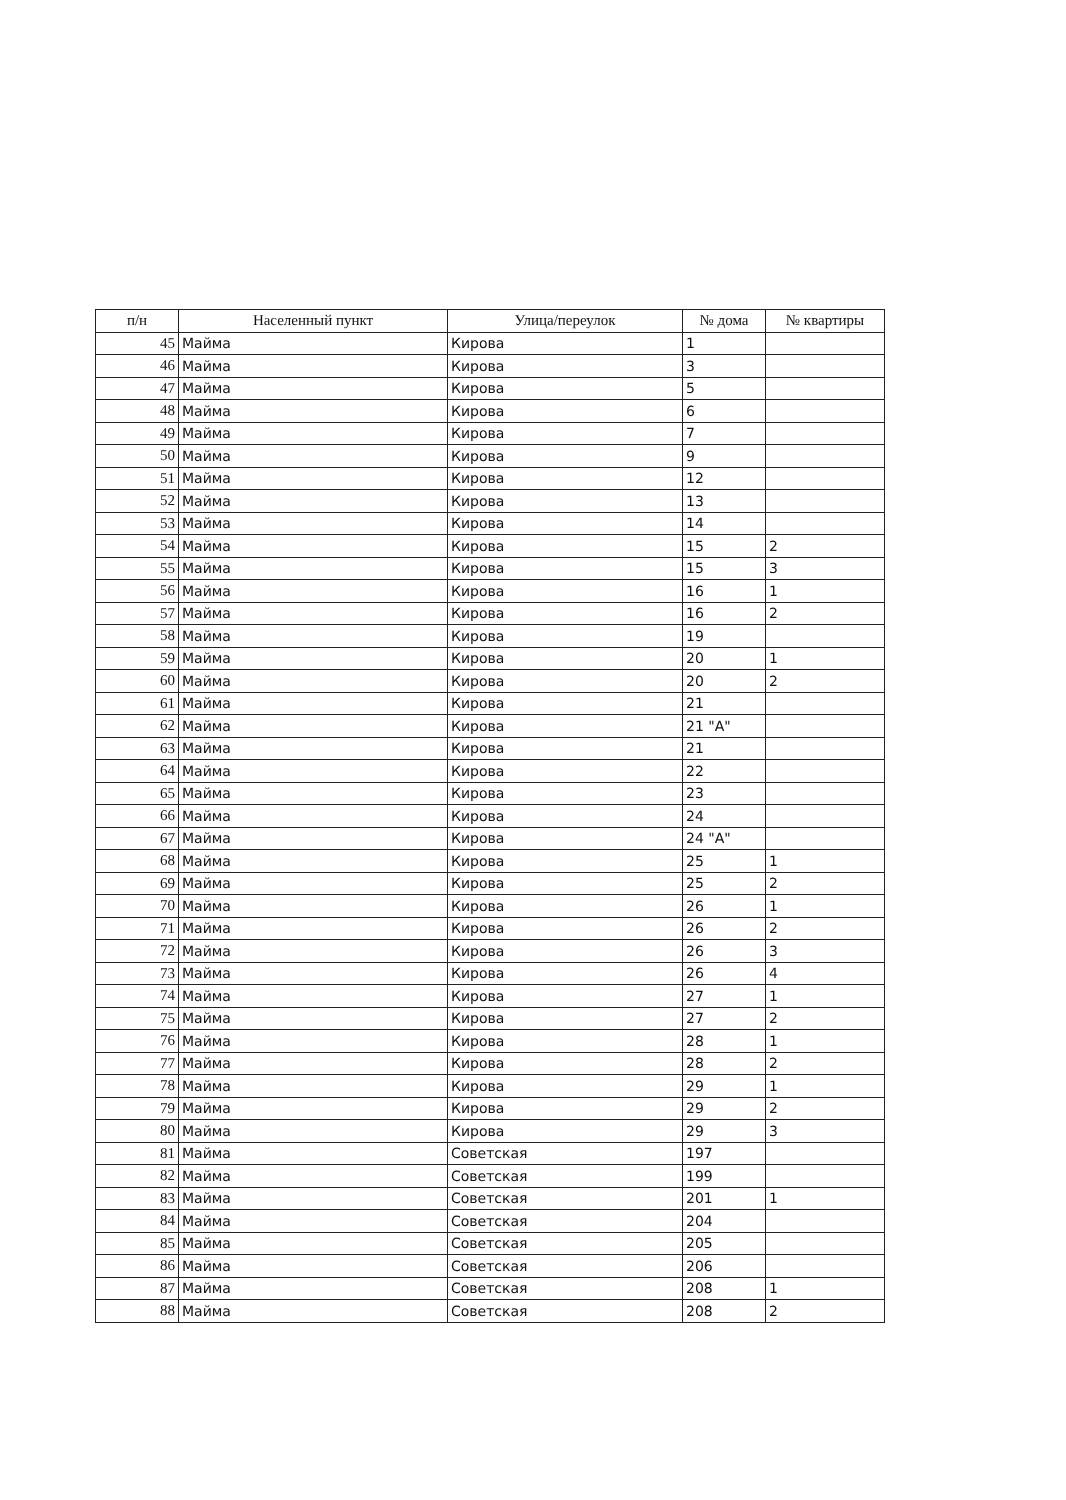| п/н | Населенный пункт | Улица/переулок | № дома | № квартиры |
| --- | --- | --- | --- | --- |
| 45 | Майма | Кирова | 1 | |
| 46 | Майма | Кирова | 3 | |
| 47 | Майма | Кирова | 5 | |
| 48 | Майма | Кирова | 6 | |
| 49 | Майма | Кирова | 7 | |
| 50 | Майма | Кирова | 9 | |
| 51 | Майма | Кирова | 12 | |
| 52 | Майма | Кирова | 13 | |
| 53 | Майма | Кирова | 14 | |
| 54 | Майма | Кирова | 15 | 2 |
| 55 | Майма | Кирова | 15 | 3 |
| 56 | Майма | Кирова | 16 | 1 |
| 57 | Майма | Кирова | 16 | 2 |
| 58 | Майма | Кирова | 19 | |
| 59 | Майма | Кирова | 20 | 1 |
| 60 | Майма | Кирова | 20 | 2 |
| 61 | Майма | Кирова | 21 | |
| 62 | Майма | Кирова | 21 "А" | |
| 63 | Майма | Кирова | 21 | |
| 64 | Майма | Кирова | 22 | |
| 65 | Майма | Кирова | 23 | |
| 66 | Майма | Кирова | 24 | |
| 67 | Майма | Кирова | 24 "А" | |
| 68 | Майма | Кирова | 25 | 1 |
| 69 | Майма | Кирова | 25 | 2 |
| 70 | Майма | Кирова | 26 | 1 |
| 71 | Майма | Кирова | 26 | 2 |
| 72 | Майма | Кирова | 26 | 3 |
| 73 | Майма | Кирова | 26 | 4 |
| 74 | Майма | Кирова | 27 | 1 |
| 75 | Майма | Кирова | 27 | 2 |
| 76 | Майма | Кирова | 28 | 1 |
| 77 | Майма | Кирова | 28 | 2 |
| 78 | Майма | Кирова | 29 | 1 |
| 79 | Майма | Кирова | 29 | 2 |
| 80 | Майма | Кирова | 29 | 3 |
| 81 | Майма | Советская | 197 | |
| 82 | Майма | Советская | 199 | |
| 83 | Майма | Советская | 201 | 1 |
| 84 | Майма | Советская | 204 | |
| 85 | Майма | Советская | 205 | |
| 86 | Майма | Советская | 206 | |
| 87 | Майма | Советская | 208 | 1 |
| 88 | Майма | Советская | 208 | 2 |